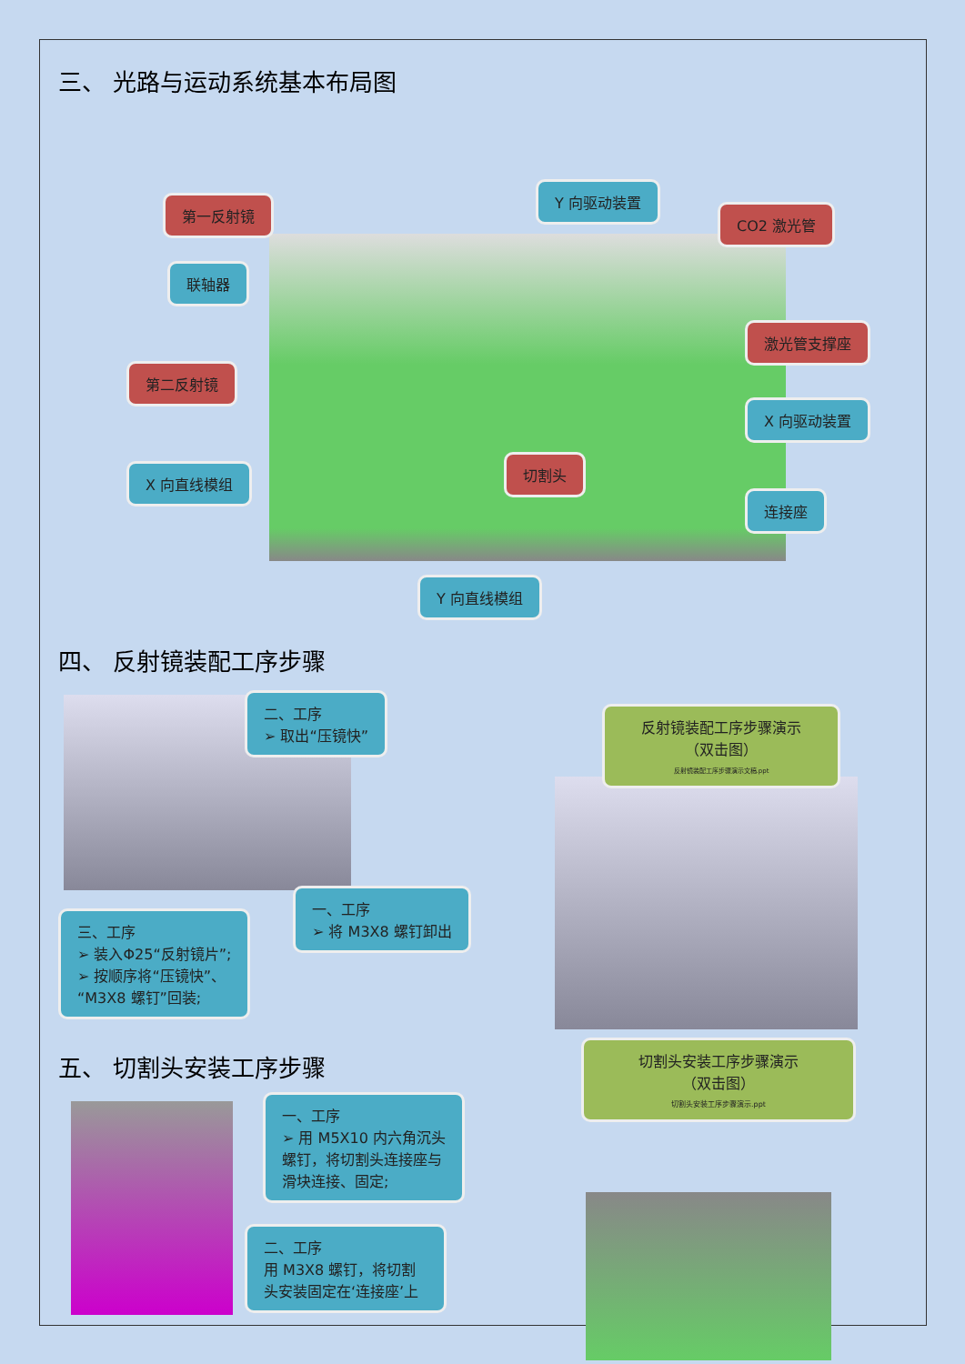三、 光路与运动系统基本布局图
第一反射镜
Y 向驱动装置
CO2 激光管
联轴器
激光管支撑座
第二反射镜
X 向驱动装置
X 向直线模组
切割头
连接座
Y 向直线模组
四、 反射镜装配工序步骤
二、工序
➢ 取出“压镜快”
三、工序
➢ 装入Φ25“反射镜片”;
➢ 按顺序将“压镜快”、
“M3X8 螺钉”回装;
一、工序
➢ 将 M3X8 螺钉卸出
反射镜装配工序步骤演示
（双击图）
反射镜装配工序步骤演示文稿.ppt
五、 切割头安装工序步骤
一、工序
➢ 用 M5X10 内六角沉头螺钉，将切割头连接座与滑块连接、固定;
二、工序
用 M3X8 螺钉，将切割头安装固定在‘连接座’上
切割头安装工序步骤演示
（双击图）
切割头安装工序步骤演示.ppt